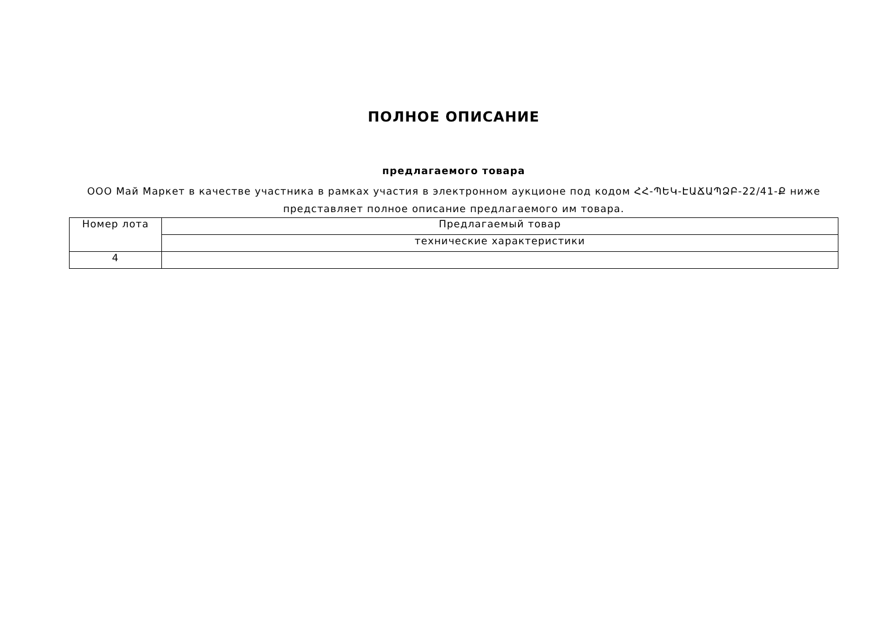ПОЛНОЕ ОПИСАНИЕ
предлагаемого товара
ООО Май Маркет в качестве участника в рамках участия в электронном аукционе под кодом ՀՀ-ՊԵԿ-ԷԱՃԱՊՁԲ-22/41-Ք ниже представляет полное описание предлагаемого им товара.
| Номер лота | Предлагаемый товар |
| | технические характеристики |
| 4 | |